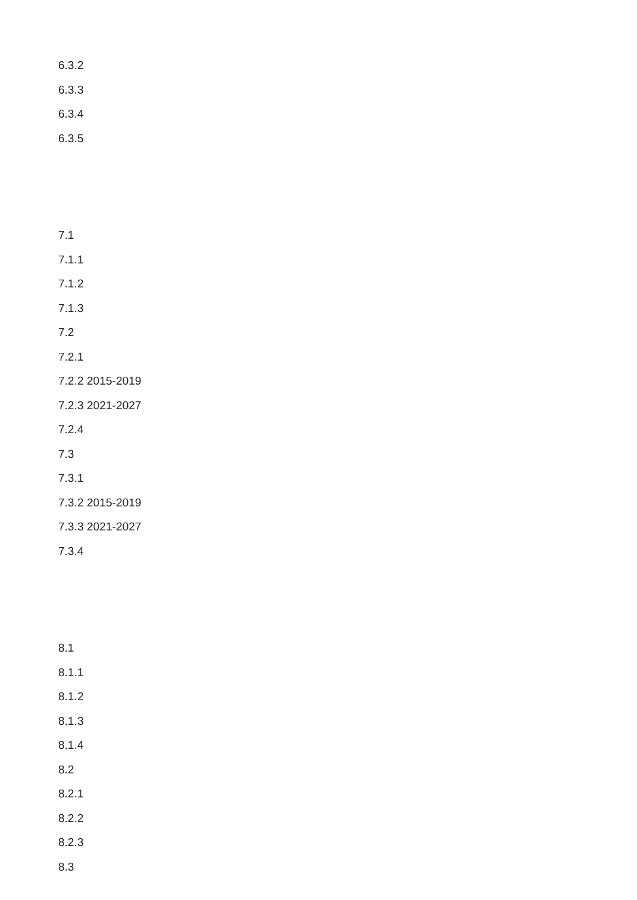6.3.2
6.3.3
6.3.4
6.3.5
7.1
7.1.1
7.1.2
7.1.3
7.2
7.2.1
7.2.2 2015-2019
7.2.3 2021-2027
7.2.4
7.3
7.3.1
7.3.2 2015-2019
7.3.3 2021-2027
7.3.4
8.1
8.1.1
8.1.2
8.1.3
8.1.4
8.2
8.2.1
8.2.2
8.2.3
8.3